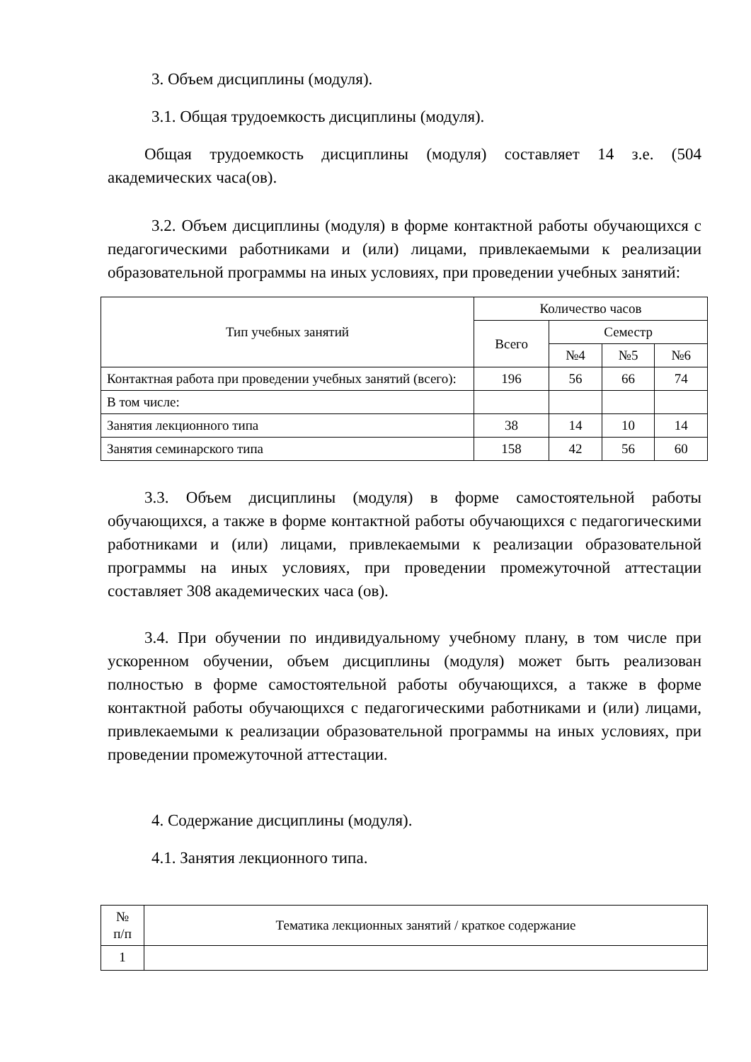3. Объем дисциплины (модуля).
3.1. Общая трудоемкость дисциплины (модуля).
Общая трудоемкость дисциплины (модуля) составляет 14 з.е. (504 академических часа(ов).
3.2. Объем дисциплины (модуля) в форме контактной работы обучающихся с педагогическими работниками и (или) лицами, привлекаемыми к реализации образовательной программы на иных условиях, при проведении учебных занятий:
| Тип учебных занятий | Количество часов | | | |
| --- | --- | --- | --- | --- |
| | Всего | Семестр | | |
| | | №4 | №5 | №6 |
| Контактная работа при проведении учебных занятий (всего): | 196 | 56 | 66 | 74 |
| В том числе: | | | | |
| Занятия лекционного типа | 38 | 14 | 10 | 14 |
| Занятия семинарского типа | 158 | 42 | 56 | 60 |
3.3. Объем дисциплины (модуля) в форме самостоятельной работы обучающихся, а также в форме контактной работы обучающихся с педагогическими работниками и (или) лицами, привлекаемыми к реализации образовательной программы на иных условиях, при проведении промежуточной аттестации составляет 308 академических часа (ов).
3.4. При обучении по индивидуальному учебному плану, в том числе при ускоренном обучении, объем дисциплины (модуля) может быть реализован полностью в форме самостоятельной работы обучающихся, а также в форме контактной работы обучающихся с педагогическими работниками и (или) лицами, привлекаемыми к реализации образовательной программы на иных условиях, при проведении промежуточной аттестации.
4. Содержание дисциплины (модуля).
4.1. Занятия лекционного типа.
| № п/п | Тематика лекционных занятий / краткое содержание |
| --- | --- |
| 1 | |